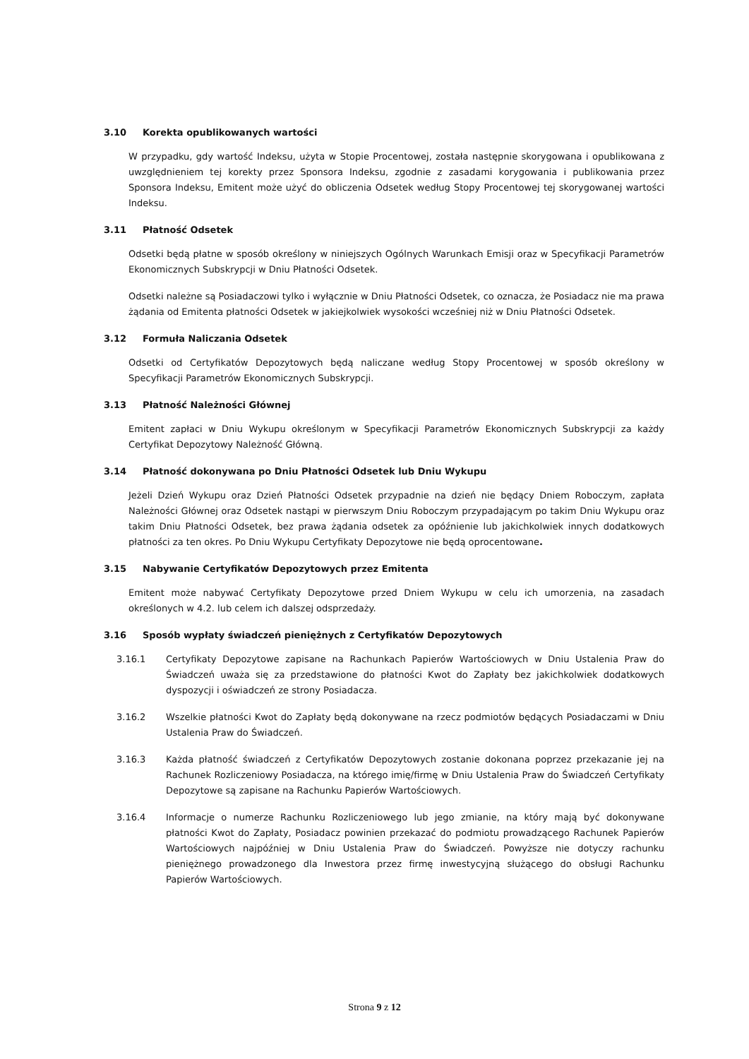3.10 Korekta opublikowanych wartości
W przypadku, gdy wartość Indeksu, użyta w Stopie Procentowej, została następnie skorygowana i opublikowana z uwzględnieniem tej korekty przez Sponsora Indeksu, zgodnie z zasadami korygowania i publikowania przez Sponsora Indeksu, Emitent może użyć do obliczenia Odsetek według Stopy Procentowej tej skorygowanej wartości Indeksu.
3.11 Płatność Odsetek
Odsetki będą płatne w sposób określony w niniejszych Ogólnych Warunkach Emisji oraz w Specyfikacji Parametrów Ekonomicznych Subskrypcji w Dniu Płatności Odsetek.
Odsetki należne są Posiadaczowi tylko i wyłącznie w Dniu Płatności Odsetek, co oznacza, że Posiadacz nie ma prawa żądania od Emitenta płatności Odsetek w jakiejkolwiek wysokości wcześniej niż w Dniu Płatności Odsetek.
3.12 Formuła Naliczania Odsetek
Odsetki od Certyfikatów Depozytowych będą naliczane według Stopy Procentowej w sposób określony w Specyfikacji Parametrów Ekonomicznych Subskrypcji.
3.13 Płatność Należności Głównej
Emitent zapłaci w Dniu Wykupu określonym w Specyfikacji Parametrów Ekonomicznych Subskrypcji za każdy Certyfikat Depozytowy Należność Główną.
3.14 Płatność dokonywana po Dniu Płatności Odsetek lub Dniu Wykupu
Jeżeli Dzień Wykupu oraz Dzień Płatności Odsetek przypadnie na dzień nie będący Dniem Roboczym, zapłata Należności Głównej oraz Odsetek nastąpi w pierwszym Dniu Roboczym przypadającym po takim Dniu Wykupu oraz takim Dniu Płatności Odsetek, bez prawa żądania odsetek za opóźnienie lub jakichkolwiek innych dodatkowych płatności za ten okres. Po Dniu Wykupu Certyfikaty Depozytowe nie będą oprocentowane.
3.15 Nabywanie Certyfikatów Depozytowych przez Emitenta
Emitent może nabywać Certyfikaty Depozytowe przed Dniem Wykupu w celu ich umorzenia, na zasadach określonych w 4.2. lub celem ich dalszej odsprzedaży.
3.16 Sposób wypłaty świadczeń pieniężnych z Certyfikatów Depozytowych
3.16.1 Certyfikaty Depozytowe zapisane na Rachunkach Papierów Wartościowych w Dniu Ustalenia Praw do Świadczeń uważa się za przedstawione do płatności Kwot do Zapłaty bez jakichkolwiek dodatkowych dyspozycji i oświadczeń ze strony Posiadacza.
3.16.2 Wszelkie płatności Kwot do Zapłaty będą dokonywane na rzecz podmiotów będących Posiadaczami w Dniu Ustalenia Praw do Świadczeń.
3.16.3 Każda płatność świadczeń z Certyfikatów Depozytowych zostanie dokonana poprzez przekazanie jej na Rachunek Rozliczeniowy Posiadacza, na którego imię/firmę w Dniu Ustalenia Praw do Świadczeń Certyfikaty Depozytowe są zapisane na Rachunku Papierów Wartościowych.
3.16.4 Informacje o numerze Rachunku Rozliczeniowego lub jego zmianie, na który mają być dokonywane płatności Kwot do Zapłaty, Posiadacz powinien przekazać do podmiotu prowadzącego Rachunek Papierów Wartościowych najpóźniej w Dniu Ustalenia Praw do Świadczeń. Powyższe nie dotyczy rachunku pieniężnego prowadzonego dla Inwestora przez firmę inwestycyjną służącego do obsługi Rachunku Papierów Wartościowych.
Strona 9 z 12